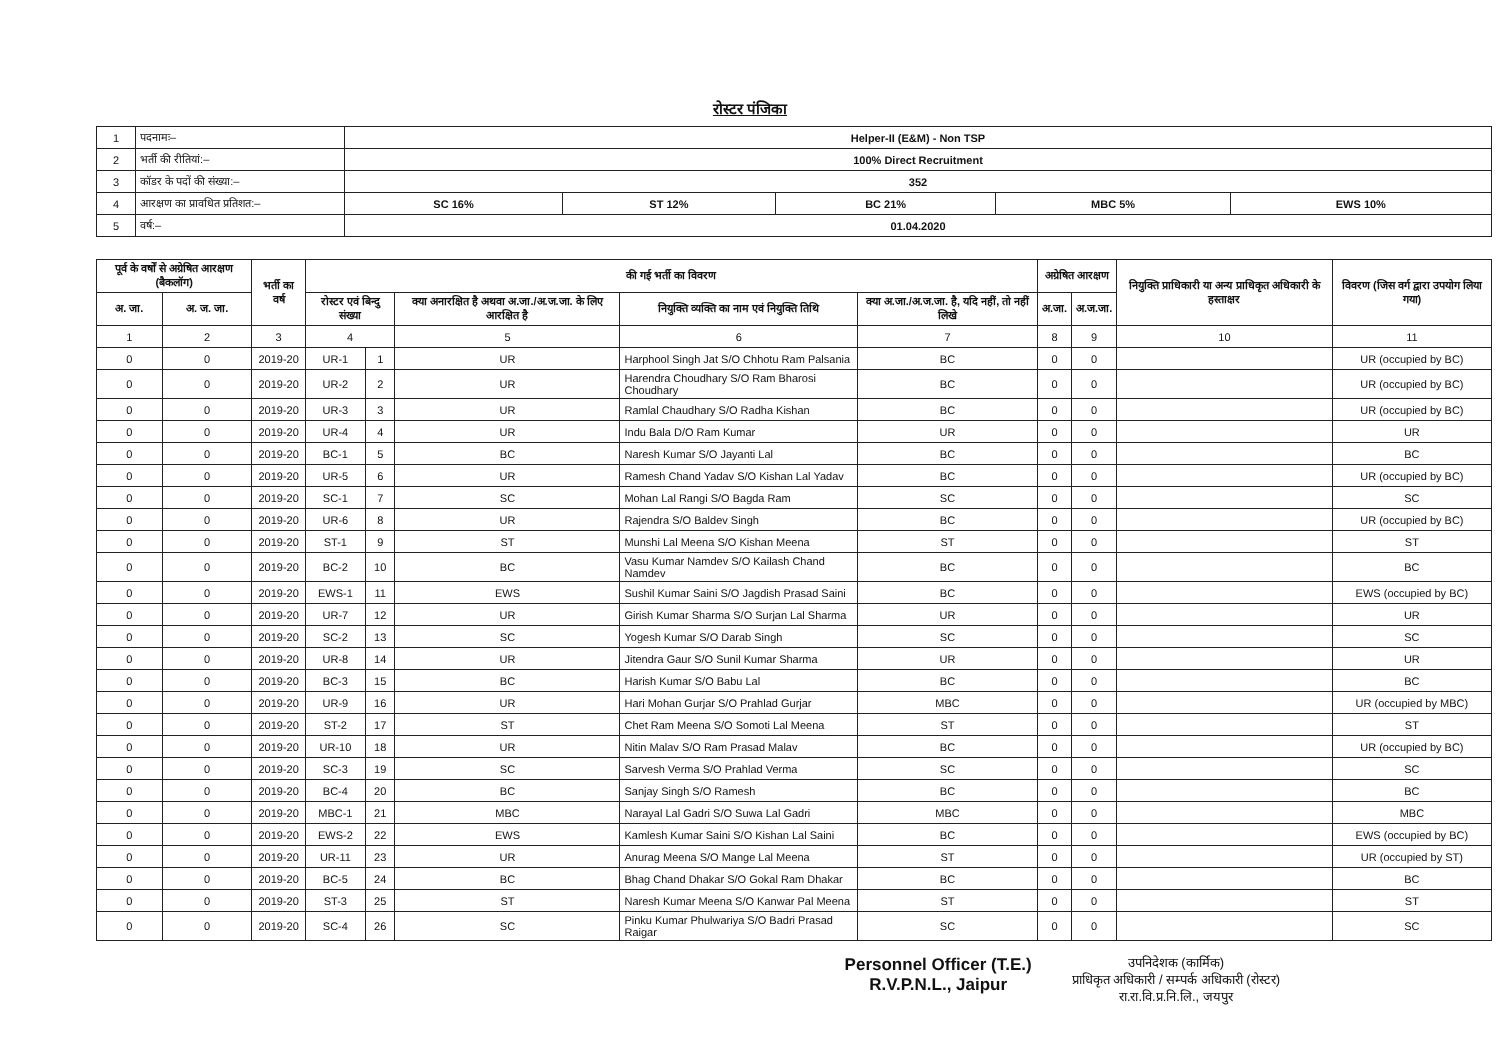रोस्टर पंजिका
| 1 | पदनामः– | Helper-II (E&M) - Non TSP | | | | |
| 2 | भर्ती की रीतियां:– | 100% Direct Recruitment | | | | |
| 3 | कॉडर के पदों की संख्या:– | 352 | | | | |
| 4 | आरक्षण का प्रावधित प्रतिशत:– | SC 16% | ST 12% | BC 21% | MBC 5% | EWS 10% |
| 5 | वर्ष:– | 01.04.2020 | | | | |
| पूर्व के वर्षों से अग्रेषित आरक्षण (बैकलॉग) | | भर्ती का वर्ष | की गई भर्ती का विवरण | | | | | अग्रेषित आरक्षण | | नियुक्ति प्राधिकारी या अन्य प्राधिकृत अधिकारी के हस्ताक्षर | विवरण (जिस वर्ग द्वारा उपयोग लिया गया) |
| --- | --- | --- | --- | --- | --- | --- | --- | --- | --- | --- | --- |
| अ. जा. | अ. ज. जा. | | रोस्टर एवं बिन्दु संख्या | | क्या अनारक्षित है अथवा अ.जा./अ.ज.जा. के लिए आरक्षित है | नियुक्ति व्यक्ति का नाम एवं नियुक्ति तिथि | क्या अ.जा./अ.ज.जा. है, यदि नहीं, तो नहीं लिखे | अ.जा. | अ.ज.जा. | | |
| 1 | 2 | 3 | 4 | | 5 | 6 | 7 | 8 | 9 | 10 | 11 |
| 0 | 0 | 2019-20 | UR-1 | 1 | UR | Harphool Singh Jat S/O Chhotu Ram Palsania | BC | 0 | 0 | | UR (occupied by BC) |
| 0 | 0 | 2019-20 | UR-2 | 2 | UR | Harendra Choudhary S/O Ram Bharosi Choudhary | BC | 0 | 0 | | UR (occupied by BC) |
| 0 | 0 | 2019-20 | UR-3 | 3 | UR | Ramlal Chaudhary S/O Radha Kishan | BC | 0 | 0 | | UR (occupied by BC) |
| 0 | 0 | 2019-20 | UR-4 | 4 | UR | Indu Bala D/O Ram Kumar | UR | 0 | 0 | | UR |
| 0 | 0 | 2019-20 | BC-1 | 5 | BC | Naresh Kumar S/O Jayanti Lal | BC | 0 | 0 | | BC |
| 0 | 0 | 2019-20 | UR-5 | 6 | UR | Ramesh Chand Yadav S/O Kishan Lal Yadav | BC | 0 | 0 | | UR (occupied by BC) |
| 0 | 0 | 2019-20 | SC-1 | 7 | SC | Mohan Lal Rangi S/O Bagda Ram | SC | 0 | 0 | | SC |
| 0 | 0 | 2019-20 | UR-6 | 8 | UR | Rajendra S/O Baldev Singh | BC | 0 | 0 | | UR (occupied by BC) |
| 0 | 0 | 2019-20 | ST-1 | 9 | ST | Munshi Lal Meena S/O Kishan Meena | ST | 0 | 0 | | ST |
| 0 | 0 | 2019-20 | BC-2 | 10 | BC | Vasu Kumar Namdev S/O Kailash Chand Namdev | BC | 0 | 0 | | BC |
| 0 | 0 | 2019-20 | EWS-1 | 11 | EWS | Sushil Kumar Saini S/O Jagdish Prasad Saini | BC | 0 | 0 | | EWS (occupied by BC) |
| 0 | 0 | 2019-20 | UR-7 | 12 | UR | Girish Kumar Sharma S/O Surjan Lal Sharma | UR | 0 | 0 | | UR |
| 0 | 0 | 2019-20 | SC-2 | 13 | SC | Yogesh Kumar S/O Darab Singh | SC | 0 | 0 | | SC |
| 0 | 0 | 2019-20 | UR-8 | 14 | UR | Jitendra Gaur S/O Sunil Kumar Sharma | UR | 0 | 0 | | UR |
| 0 | 0 | 2019-20 | BC-3 | 15 | BC | Harish Kumar S/O Babu Lal | BC | 0 | 0 | | BC |
| 0 | 0 | 2019-20 | UR-9 | 16 | UR | Hari Mohan Gurjar S/O Prahlad Gurjar | MBC | 0 | 0 | | UR (occupied by MBC) |
| 0 | 0 | 2019-20 | ST-2 | 17 | ST | Chet Ram Meena S/O Somoti Lal Meena | ST | 0 | 0 | | ST |
| 0 | 0 | 2019-20 | UR-10 | 18 | UR | Nitin Malav S/O Ram Prasad Malav | BC | 0 | 0 | | UR (occupied by BC) |
| 0 | 0 | 2019-20 | SC-3 | 19 | SC | Sarvesh Verma S/O Prahlad Verma | SC | 0 | 0 | | SC |
| 0 | 0 | 2019-20 | BC-4 | 20 | BC | Sanjay Singh S/O Ramesh | BC | 0 | 0 | | BC |
| 0 | 0 | 2019-20 | MBC-1 | 21 | MBC | Narayal Lal Gadri S/O Suwa Lal Gadri | MBC | 0 | 0 | | MBC |
| 0 | 0 | 2019-20 | EWS-2 | 22 | EWS | Kamlesh Kumar Saini S/O Kishan Lal Saini | BC | 0 | 0 | | EWS (occupied by BC) |
| 0 | 0 | 2019-20 | UR-11 | 23 | UR | Anurag Meena S/O Mange Lal Meena | ST | 0 | 0 | | UR (occupied by ST) |
| 0 | 0 | 2019-20 | BC-5 | 24 | BC | Bhag Chand Dhakar S/O Gokal Ram Dhakar | BC | 0 | 0 | | BC |
| 0 | 0 | 2019-20 | ST-3 | 25 | ST | Naresh Kumar Meena S/O Kanwar Pal Meena | ST | 0 | 0 | | ST |
| 0 | 0 | 2019-20 | SC-4 | 26 | SC | Pinku Kumar Phulwariya S/O Badri Prasad Raigar | SC | 0 | 0 | | SC |
Personnel Officer (T.E.)
R.V.P.N.L., Jaipur
उपनिदेशक (कार्मिक)
प्राधिकृत अधिकारी / सम्पर्क अधिकारी (रोस्टर)
रा.रा.वि.प्र.नि.लि., जयपुर